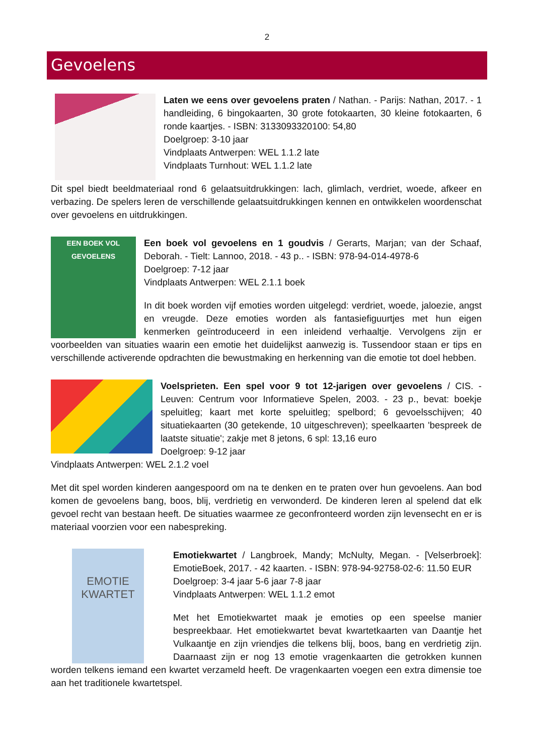2
Gevoelens
Laten we eens over gevoelens praten / Nathan. - Parijs: Nathan, 2017. - 1 handleiding, 6 bingokaarten, 30 grote fotokaarten, 30 kleine fotokaarten, 6 ronde kaartjes. - ISBN: 3133093320100: 54,80
Doelgroep: 3-10 jaar
Vindplaats Antwerpen: WEL 1.1.2 late
Vindplaats Turnhout: WEL 1.1.2 late
Dit spel biedt beeldmateriaal rond 6 gelaatsuitdrukkingen: lach, glimlach, verdriet, woede, afkeer en verbazing. De spelers leren de verschillende gelaatsuitdrukkingen kennen en ontwikkelen woordenschat over gevoelens en uitdrukkingen.
EEN BOEK VOL GEVOELENS
Een boek vol gevoelens en 1 goudvis / Gerarts, Marjan; van der Schaaf, Deborah. - Tielt: Lannoo, 2018. - 43 p.. - ISBN: 978-94-014-4978-6
Doelgroep: 7-12 jaar
Vindplaats Antwerpen: WEL 2.1.1 boek
In dit boek worden vijf emoties worden uitgelegd: verdriet, woede, jaloezie, angst en vreugde. Deze emoties worden als fantasiefiguurtjes met hun eigen kenmerken geïntroduceerd in een inleidend verhaaltje. Vervolgens zijn er voorbeelden van situaties waarin een emotie het duidelijkst aanwezig is. Tussendoor staan er tips en verschillende activerende opdrachten die bewustmaking en herkenning van die emotie tot doel hebben.
Voelsprieten. Een spel voor 9 tot 12-jarigen over gevoelens / CIS. - Leuven: Centrum voor Informatieve Spelen, 2003. - 23 p., bevat: boekje speluitleg; kaart met korte speluitleg; spelbord; 6 gevoelsschijven; 40 situatiekaarten (30 getekende, 10 uitgeschreven); speelkaarten 'bespreek de laatste situatie'; zakje met 8 jetons, 6 spl: 13,16 euro
Doelgroep: 9-12 jaar
Vindplaats Antwerpen: WEL 2.1.2 voel
Met dit spel worden kinderen aangespoord om na te denken en te praten over hun gevoelens. Aan bod komen de gevoelens bang, boos, blij, verdrietig en verwonderd. De kinderen leren al spelend dat elk gevoel recht van bestaan heeft. De situaties waarmee ze geconfronteerd worden zijn levensecht en er is materiaal voorzien voor een nabespreking.
EMOTIE KWARTET
Emotiekwartet / Langbroek, Mandy; McNulty, Megan. - [Velserbroek]: EmotieBoek, 2017. - 42 kaarten. - ISBN: 978-94-92758-02-6: 11.50 EUR
Doelgroep: 3-4 jaar 5-6 jaar 7-8 jaar
Vindplaats Antwerpen: WEL 1.1.2 emot
Met het Emotiekwartet maak je emoties op een speelse manier bespreekbaar. Het emotiekwartet bevat kwartetkaarten van Daantje het Vulkaantje en zijn vriendjes die telkens blij, boos, bang en verdrietig zijn. Daarnaast zijn er nog 13 emotie vragenkaarten die getrokken kunnen worden telkens iemand een kwartet verzameld heeft. De vragenkaarten voegen een extra dimensie toe aan het traditionele kwartetspel.